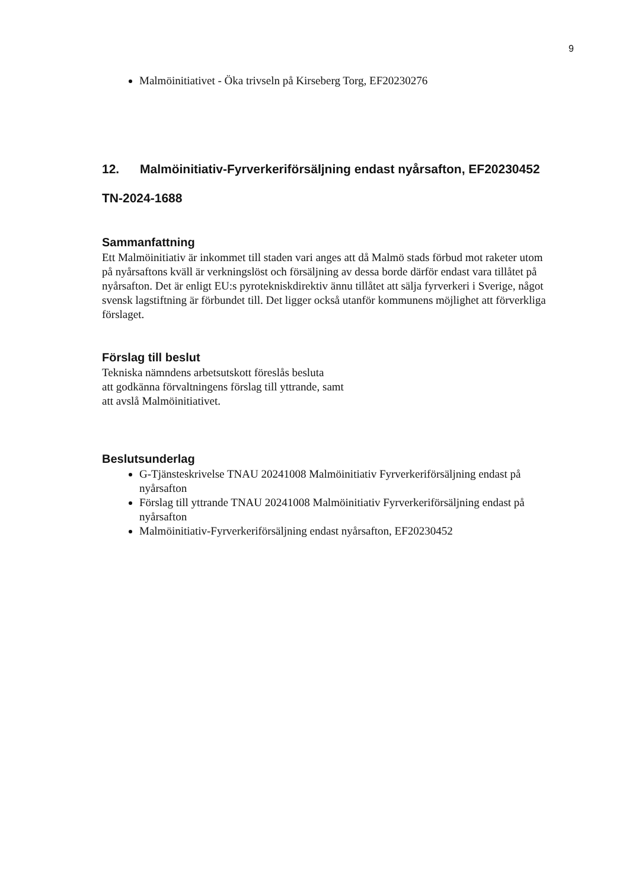9
Malmöinitiativet - Öka trivseln på Kirseberg Torg, EF20230276
12. Malmöinitiativ-Fyrverkeriförsäljning endast nyårsafton, EF20230452
TN-2024-1688
Sammanfattning
Ett Malmöinitiativ är inkommet till staden vari anges att då Malmö stads förbud mot raketer utom på nyårsaftons kväll är verkningslöst och försäljning av dessa borde därför endast vara tillåtet på nyårsafton. Det är enligt EU:s pyrotekniskdirektiv ännu tillåtet att sälja fyrverkeri i Sverige, något svensk lagstiftning är förbundet till. Det ligger också utanför kommunens möjlighet att förverkliga förslaget.
Förslag till beslut
Tekniska nämndens arbetsutskott föreslås besluta
att godkänna förvaltningens förslag till yttrande, samt
att avslå Malmöinitiativet.
Beslutsunderlag
G-Tjänsteskrivelse TNAU 20241008 Malmöinitiativ Fyrverkeriförsäljning endast på nyårsafton
Förslag till yttrande TNAU 20241008 Malmöinitiativ Fyrverkeriförsäljning endast på nyårsafton
Malmöinitiativ-Fyrverkeriförsäljning endast nyårsafton, EF20230452